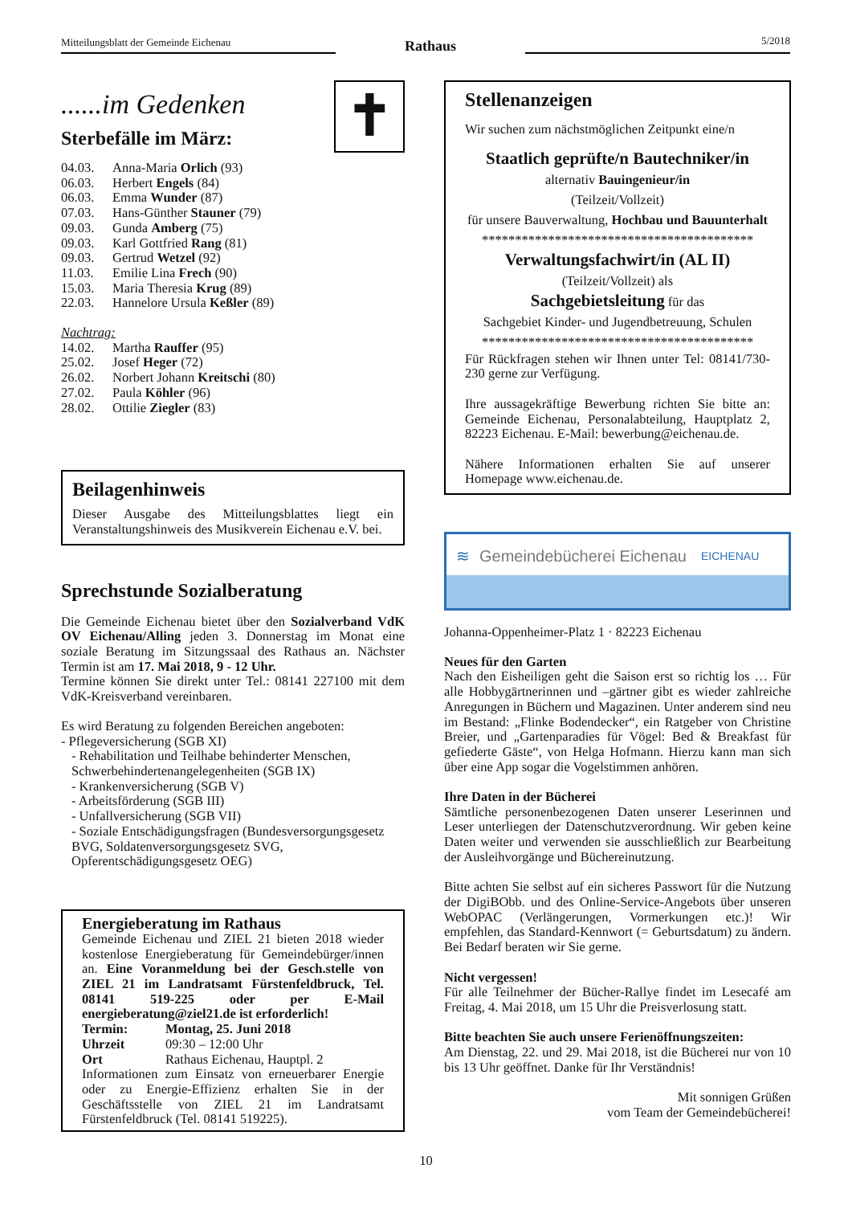Mitteilungsblatt der Gemeinde Eichenau
Rathaus
5/2018
......im Gedenken
Sterbefälle im März:
✝
| 04.03. | Anna-Maria Orlich (93) |
| 06.03. | Herbert Engels (84) |
| 06.03. | Emma Wunder (87) |
| 07.03. | Hans-Günther Stauner (79) |
| 09.03. | Gunda Amberg (75) |
| 09.03. | Karl Gottfried Rang (81) |
| 09.03. | Gertrud Wetzel (92) |
| 11.03. | Emilie Lina Frech (90) |
| 15.03. | Maria Theresia Krug (89) |
| 22.03. | Hannelore Ursula Keßler (89) |
| Nachtrag: | |
| 14.02. | Martha Rauffer (95) |
| 25.02. | Josef Heger (72) |
| 26.02. | Norbert Johann Kreitschi (80) |
| 27.02. | Paula Köhler (96) |
| 28.02. | Ottilie Ziegler (83) |
Beilagenhinweis
Dieser Ausgabe des Mitteilungsblattes liegt ein Veranstaltungshinweis des Musikverein Eichenau e.V. bei.
Sprechstunde Sozialberatung
Die Gemeinde Eichenau bietet über den Sozialverband VdK OV Eichenau/Alling jeden 3. Donnerstag im Monat eine soziale Beratung im Sitzungssaal des Rathaus an. Nächster Termin ist am 17. Mai 2018, 9 - 12 Uhr.
Termine können Sie direkt unter Tel.: 08141 227100 mit dem VdK-Kreisverband vereinbaren.
Es wird Beratung zu folgenden Bereichen angeboten:
- Pflegeversicherung (SGB XI)
- Rehabilitation und Teilhabe behinderter Menschen, Schwerbehindertenangelegenheiten (SGB IX)
- Krankenversicherung (SGB V)
- Arbeitsförderung (SGB III)
- Unfallversicherung (SGB VII)
- Soziale Entschädigungsfragen (Bundesversorgungsgesetz BVG, Soldatenversorgungsgesetz SVG, Opferentschädigungsgesetz OEG)
Energieberatung im Rathaus
Gemeinde Eichenau und ZIEL 21 bieten 2018 wieder kostenlose Energieberatung für Gemeindebürger/innen an. Eine Voranmeldung bei der Gesch.stelle von ZIEL 21 im Landratsamt Fürstenfeldbruck, Tel. 08141 519-225 oder per E-Mail energieberatung@ziel21.de ist erforderlich!
Termin: Montag, 25. Juni 2018
Uhrzeit 09:30 – 12:00 Uhr
Ort Rathaus Eichenau, Hauptpl. 2
Informationen zum Einsatz von erneuerbarer Energie oder zu Energie-Effizienz erhalten Sie in der Geschäftsstelle von ZIEL 21 im Landratsamt Fürstenfeldbruck (Tel. 08141 519225).
Stellenanzeigen
Wir suchen zum nächstmöglichen Zeitpunkt eine/n
Staatlich geprüfte/n Bautechniker/in
alternativ Bauingenieur/in
(Teilzeit/Vollzeit)
für unsere Bauverwaltung, Hochbau und Bauunterhalt
*****************************************
Verwaltungsfachwirt/in (AL II)
(Teilzeit/Vollzeit) als
Sachgebietsleitung für das
Sachgebiet Kinder- und Jugendbetreuung, Schulen
*****************************************
Für Rückfragen stehen wir Ihnen unter Tel: 08141/730-230 gerne zur Verfügung.
Ihre aussagekräftige Bewerbung richten Sie bitte an: Gemeinde Eichenau, Personalabteilung, Hauptplatz 2, 82223 Eichenau. E-Mail: bewerbung@eichenau.de.
Nähere Informationen erhalten Sie auf unserer Homepage www.eichenau.de.
≋ Gemeindebücherei Eichenau EICHENAU
Johanna-Oppenheimer-Platz 1 · 82223 Eichenau
Neues für den Garten
Nach den Eisheiligen geht die Saison erst so richtig los … Für alle Hobbygärtnerinnen und –gärtner gibt es wieder zahlreiche Anregungen in Büchern und Magazinen. Unter anderem sind neu im Bestand: „Flinke Bodendecker“, ein Ratgeber von Christine Breier, und „Gartenparadies für Vögel: Bed & Breakfast für gefiederte Gäste“, von Helga Hofmann. Hierzu kann man sich über eine App sogar die Vogelstimmen anhören.
Ihre Daten in der Bücherei
Sämtliche personenbezogenen Daten unserer Leserinnen und Leser unterliegen der Datenschutzverordnung. Wir geben keine Daten weiter und verwenden sie ausschließlich zur Bearbeitung der Ausleihvorgänge und Büchereinutzung.
Bitte achten Sie selbst auf ein sicheres Passwort für die Nutzung der DigiBObb. und des Online-Service-Angebots über unseren WebOPAC (Verlängerungen, Vormerkungen etc.)! Wir empfehlen, das Standard-Kennwort (= Geburtsdatum) zu ändern. Bei Bedarf beraten wir Sie gerne.
Nicht vergessen!
Für alle Teilnehmer der Bücher-Rallye findet im Lesecafé am Freitag, 4. Mai 2018, um 15 Uhr die Preisverlosung statt.
Bitte beachten Sie auch unsere Ferienöffnungszeiten:
Am Dienstag, 22. und 29. Mai 2018, ist die Bücherei nur von 10 bis 13 Uhr geöffnet. Danke für Ihr Verständnis!
Mit sonnigen Grüßen
vom Team der Gemeindebücherei!
10